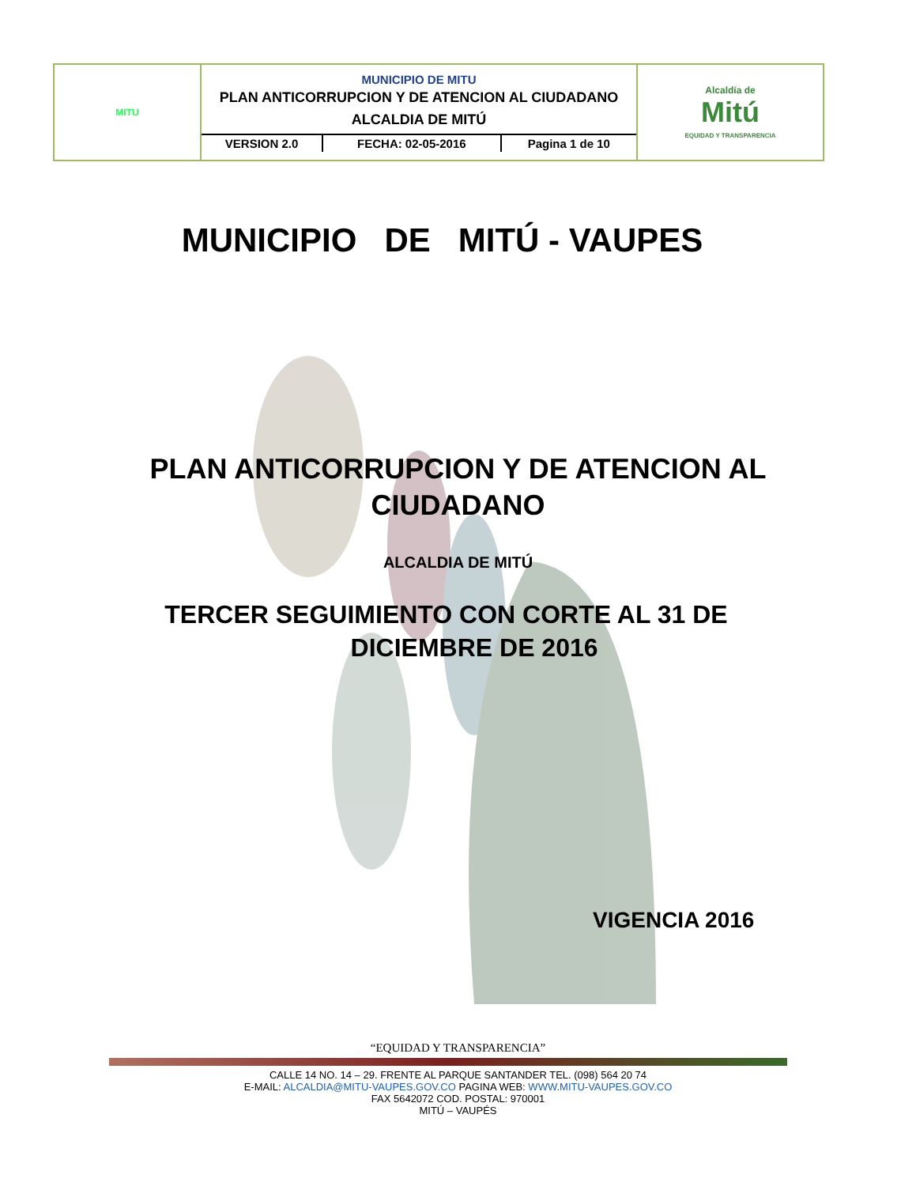| MITU | MUNICIPIO DE MITU PLAN ANTICORRUPCION Y DE ATENCION AL CIUDADANO ALCALDIA DE MITÚ / VERSION 2.0 / FECHA: 02-05-2016 / Pagina 1 de 10 / | Alcaldía de Mitú EQUIDAD Y TRANSPARENCIA |
MUNICIPIO DE MITÚ - VAUPES
PLAN ANTICORRUPCION Y DE ATENCION AL
CIUDADANO
ALCALDIA DE MITÚ
TERCER SEGUIMIENTO CON CORTE AL 31 DE
DICIEMBRE DE 2016
VIGENCIA 2016
“EQUIDAD Y TRANSPARENCIA”
CALLE 14 NO. 14 – 29. FRENTE AL PARQUE SANTANDER TEL. (098) 564 20 74
E-MAIL: ALCALDIA@MITU-VAUPES.GOV.CO PAGINA WEB: WWW.MITU-VAUPES.GOV.CO
FAX 5642072 COD. POSTAL: 970001
MITÚ – VAUPÉS